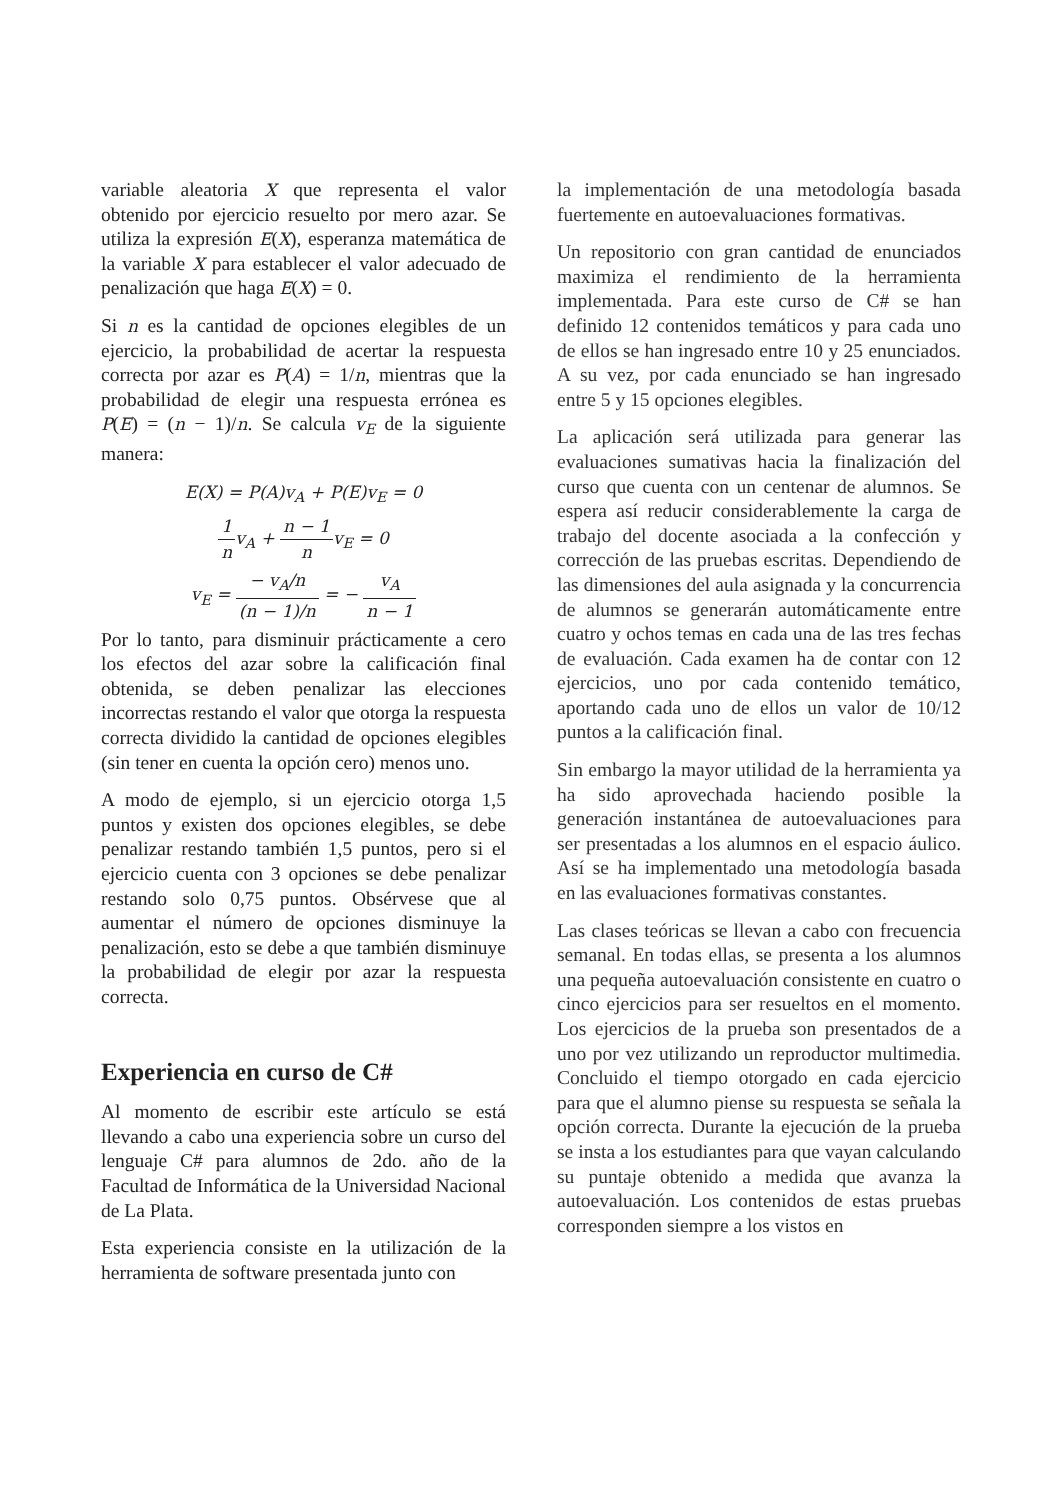variable aleatoria X que representa el valor obtenido por ejercicio resuelto por mero azar. Se utiliza la expresión E(X), esperanza matemática de la variable X para establecer el valor adecuado de penalización que haga E(X) = 0.
Si n es la cantidad de opciones elegibles de un ejercicio, la probabilidad de acertar la respuesta correcta por azar es P(A) = 1/n, mientras que la probabilidad de elegir una respuesta errónea es P(E) = (n − 1)/n. Se calcula v<sub>E</sub> de la siguiente manera:
E(X) = P(A)v<sub>A</sub> + P(E)v<sub>E</sub> = 0
1 nv<sub>A</sub> + n − 1 nv<sub>E</sub> = 0
v<sub>E</sub> = − v<sub>A</sub>/n (n − 1)/n = − v<sub>A</sub> n − 1
Por lo tanto, para disminuir prácticamente a cero los efectos del azar sobre la calificación final obtenida, se deben penalizar las elecciones incorrectas restando el valor que otorga la respuesta correcta dividido la cantidad de opciones elegibles (sin tener en cuenta la opción cero) menos uno.
A modo de ejemplo, si un ejercicio otorga 1,5 puntos y existen dos opciones elegibles, se debe penalizar restando también 1,5 puntos, pero si el ejercicio cuenta con 3 opciones se debe penalizar restando solo 0,75 puntos. Obsérvese que al aumentar el número de opciones disminuye la penalización, esto se debe a que también disminuye la probabilidad de elegir por azar la respuesta correcta.
Experiencia en curso de C#
Al momento de escribir este artículo se está llevando a cabo una experiencia sobre un curso del lenguaje C# para alumnos de 2do. año de la Facultad de Informática de la Universidad Nacional de La Plata.
Esta experiencia consiste en la utilización de la herramienta de software presentada junto con
la implementación de una metodología basada fuertemente en autoevaluaciones formativas.
Un repositorio con gran cantidad de enunciados maximiza el rendimiento de la herramienta implementada. Para este curso de C# se han definido 12 contenidos temáticos y para cada uno de ellos se han ingresado entre 10 y 25 enunciados. A su vez, por cada enunciado se han ingresado entre 5 y 15 opciones elegibles.
La aplicación será utilizada para generar las evaluaciones sumativas hacia la finalización del curso que cuenta con un centenar de alumnos. Se espera así reducir considerablemente la carga de trabajo del docente asociada a la confección y corrección de las pruebas escritas. Dependiendo de las dimensiones del aula asignada y la concurrencia de alumnos se generarán automáticamente entre cuatro y ochos temas en cada una de las tres fechas de evaluación. Cada examen ha de contar con 12 ejercicios, uno por cada contenido temático, aportando cada uno de ellos un valor de 10/12 puntos a la calificación final.
Sin embargo la mayor utilidad de la herramienta ya ha sido aprovechada haciendo posible la generación instantánea de autoevaluaciones para ser presentadas a los alumnos en el espacio áulico. Así se ha implementado una metodología basada en las evaluaciones formativas constantes.
Las clases teóricas se llevan a cabo con frecuencia semanal. En todas ellas, se presenta a los alumnos una pequeña autoevaluación consistente en cuatro o cinco ejercicios para ser resueltos en el momento. Los ejercicios de la prueba son presentados de a uno por vez utilizando un reproductor multimedia. Concluido el tiempo otorgado en cada ejercicio para que el alumno piense su respuesta se señala la opción correcta. Durante la ejecución de la prueba se insta a los estudiantes para que vayan calculando su puntaje obtenido a medida que avanza la autoevaluación. Los contenidos de estas pruebas corresponden siempre a los vistos en